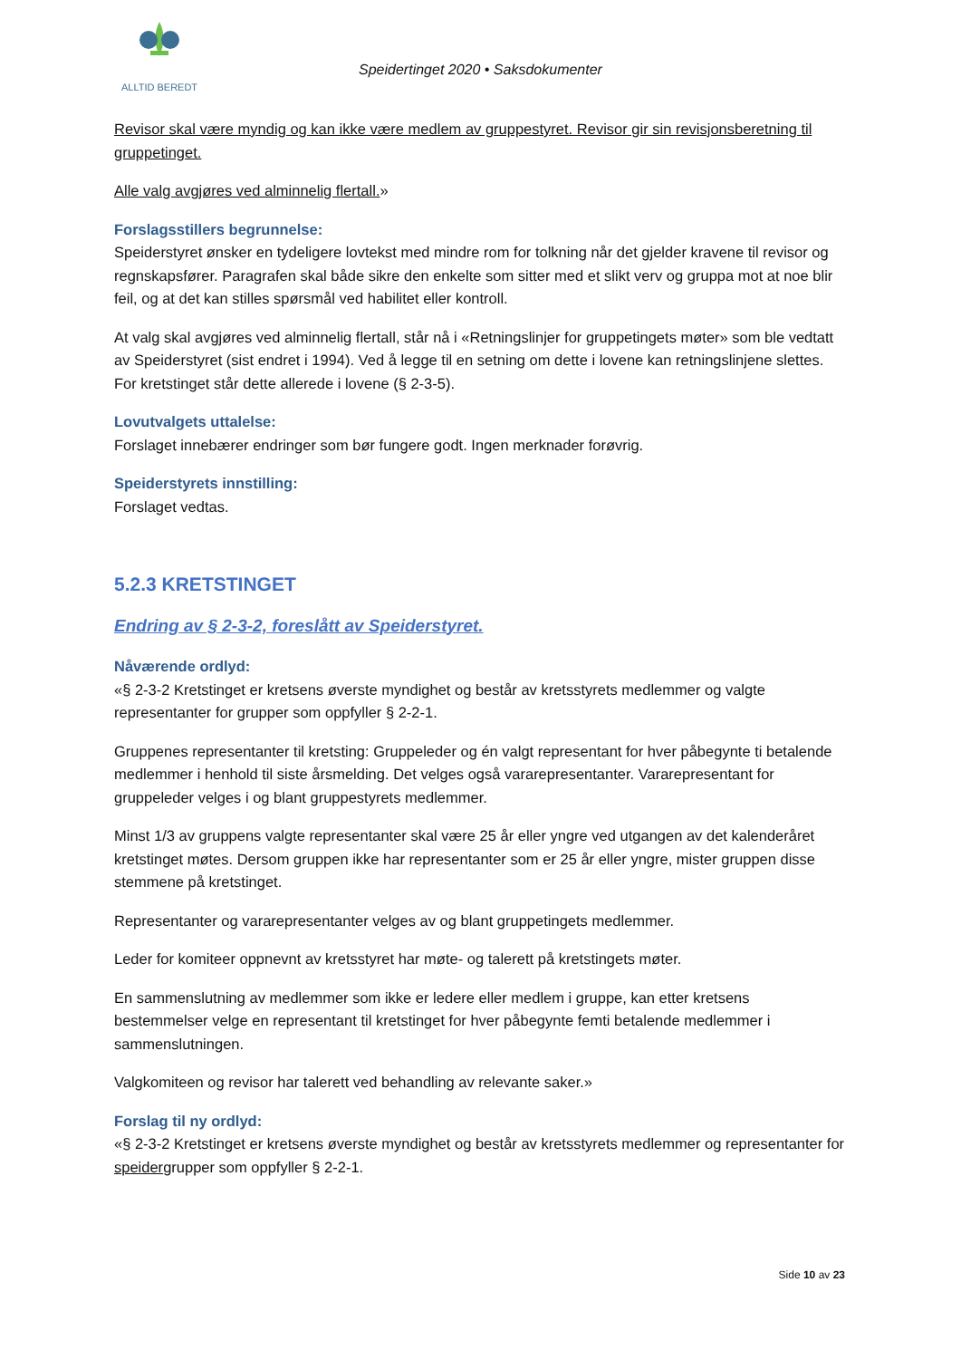ALLTID BEREDT
Speidertinget 2020 • Saksdokumenter
Revisor skal være myndig og kan ikke være medlem av gruppestyret. Revisor gir sin revisjonsberetning til gruppetinget.
Alle valg avgjøres ved alminnelig flertall.»
Forslagsstillers begrunnelse:
Speiderstyret ønsker en tydeligere lovtekst med mindre rom for tolkning når det gjelder kravene til revisor og regnskapsfører. Paragrafen skal både sikre den enkelte som sitter med et slikt verv og gruppa mot at noe blir feil, og at det kan stilles spørsmål ved habilitet eller kontroll.
At valg skal avgjøres ved alminnelig flertall, står nå i «Retningslinjer for gruppetingets møter» som ble vedtatt av Speiderstyret (sist endret i 1994). Ved å legge til en setning om dette i lovene kan retningslinjene slettes. For kretstinget står dette allerede i lovene (§ 2-3-5).
Lovutvalgets uttalelse:
Forslaget innebærer endringer som bør fungere godt. Ingen merknader forøvrig.
Speiderstyrets innstilling:
Forslaget vedtas.
5.2.3 KRETSTINGET
Endring av § 2-3-2, foreslått av Speiderstyret.
Nåværende ordlyd:
«§ 2-3-2 Kretstinget er kretsens øverste myndighet og består av kretsstyrets medlemmer og valgte representanter for grupper som oppfyller § 2-2-1.
Gruppenes representanter til kretsting: Gruppeleder og én valgt representant for hver påbegynte ti betalende medlemmer i henhold til siste årsmelding. Det velges også vararepresentanter. Vararepresentant for gruppeleder velges i og blant gruppestyrets medlemmer.
Minst 1/3 av gruppens valgte representanter skal være 25 år eller yngre ved utgangen av det kalenderåret kretstinget møtes. Dersom gruppen ikke har representanter som er 25 år eller yngre, mister gruppen disse stemmene på kretstinget.
Representanter og vararepresentanter velges av og blant gruppetingets medlemmer.
Leder for komiteer oppnevnt av kretsstyret har møte- og talerett på kretstingets møter.
En sammenslutning av medlemmer som ikke er ledere eller medlem i gruppe, kan etter kretsens bestemmelser velge en representant til kretstinget for hver påbegynte femti betalende medlemmer i sammenslutningen.
Valgkomiteen og revisor har talerett ved behandling av relevante saker.»
Forslag til ny ordlyd:
«§ 2-3-2 Kretstinget er kretsens øverste myndighet og består av kretsstyrets medlemmer og representanter for speidergrupper som oppfyller § 2-2-1.
Side 10 av 23